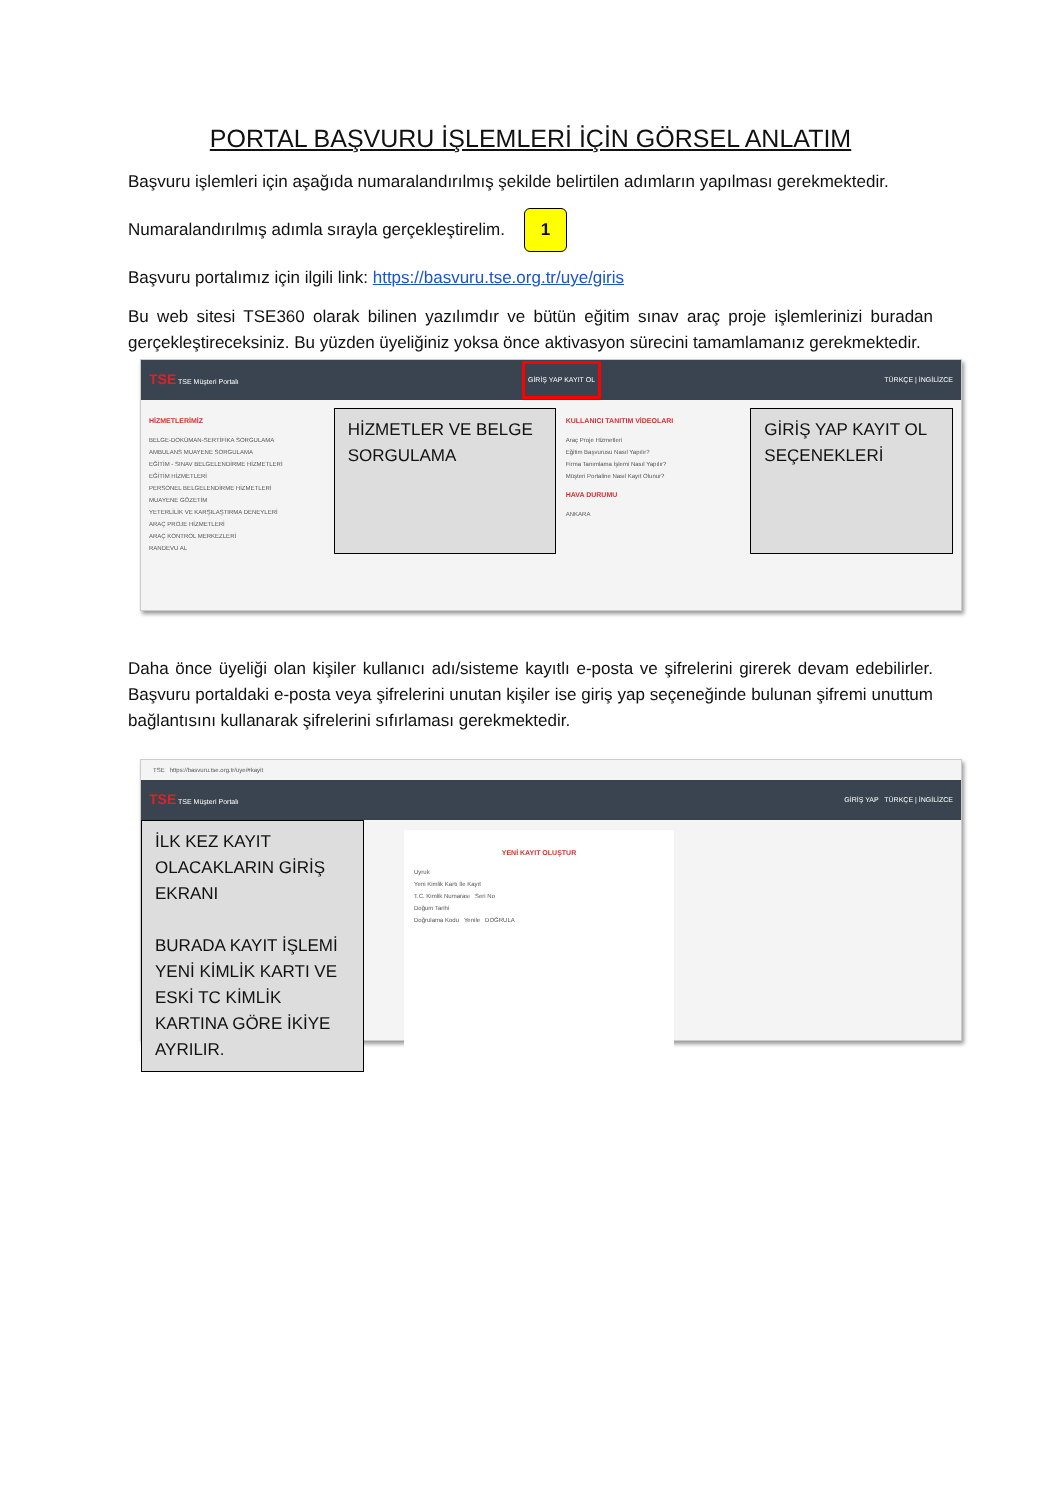PORTAL BAŞVURU İŞLEMLERİ İÇİN GÖRSEL ANLATIM
Başvuru işlemleri için aşağıda numaralandırılmış şekilde belirtilen adımların yapılması gerekmektedir.
Numaralandırılmış adımla sırayla gerçekleştirelim. 1
Başvuru portalımız için ilgili link: https://basvuru.tse.org.tr/uye/giris
Bu web sitesi TSE360 olarak bilinen yazılımdır ve bütün eğitim sınav araç proje işlemlerinizi buradan gerçekleştireceksiniz. Bu yüzden üyeliğiniz yoksa önce aktivasyon sürecini tamamlamanız gerekmektedir.
TSE TSE Müşteri Portalı GİRİŞ YAP KAYIT OL TÜRKÇE | İNGİLİZCE
HİZMETLERİMİZ
BELGE-DOKÜMAN-SERTİFİKA SORGULAMA
AMBULANS MUAYENE SORGULAMA
EĞİTİM - SINAV BELGELENDİRME HİZMETLERİ
EĞİTİM HİZMETLERİ
PERSONEL BELGELENDİRME HİZMETLERİ
MUAYENE GÖZETİM
YETERLİLİK VE KARŞILAŞTIRMA DENEYLERİ
ARAÇ PROJE HİZMETLERİ
ARAÇ KONTROL MERKEZLERİ
RANDEVU AL
HİZMETLER VE BELGE SORGULAMA
KULLANICI TANITIM VİDEOLARI
Araç Proje Hizmetleri
Eğitim Başvurusu Nasıl Yapılır?
Firma Tanımlama İşlemi Nasıl Yapılır?
Müşteri Portaline Nasıl Kayıt Olunur?
HAVA DURUMU
ANKARA
GİRİŞ YAP KAYIT OL SEÇENEKLERİ
Daha önce üyeliği olan kişiler kullanıcı adı/sisteme kayıtlı e-posta ve şifrelerini girerek devam edebilirler. Başvuru portaldaki e-posta veya şifrelerini unutan kişiler ise giriş yap seçeneğinde bulunan şifremi unuttum bağlantısını kullanarak şifrelerini sıfırlaması gerekmektedir.
TSE https://basvuru.tse.org.tr/uye/#kayit
TSE TSE Müşteri Portalı GİRİŞ YAP TÜRKÇE | İNGİLİZCE
İLK KEZ KAYIT OLACAKLARIN GİRİŞ EKRANI
BURADA KAYIT İŞLEMİ YENİ KİMLİK KARTI VE ESKİ TC KİMLİK KARTINA GÖRE İKİYE AYRILIR.
YENİ KAYIT OLUŞTUR
Uyruk
Yeni Kimlik Kartı İle Kayıt
T.C. Kimlik Numarası Seri No
Doğum Tarihi
Doğrulama Kodu Yenile DOĞRULA